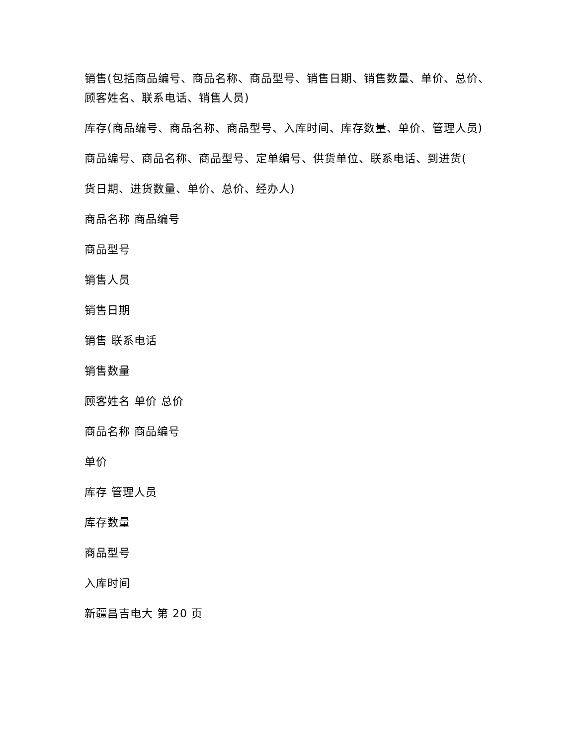销售(包括商品编号、商品名称、商品型号、销售日期、销售数量、单价、总价、顾客姓名、联系电话、销售人员)
库存(商品编号、商品名称、商品型号、入库时间、库存数量、单价、管理人员)
商品编号、商品名称、商品型号、定单编号、供货单位、联系电话、到进货(
货日期、进货数量、单价、总价、经办人)
商品名称 商品编号
商品型号
销售人员
销售日期
销售 联系电话
销售数量
顾客姓名 单价 总价
商品名称 商品编号
单价
库存 管理人员
库存数量
商品型号
入库时间
新疆昌吉电大 第 20 页